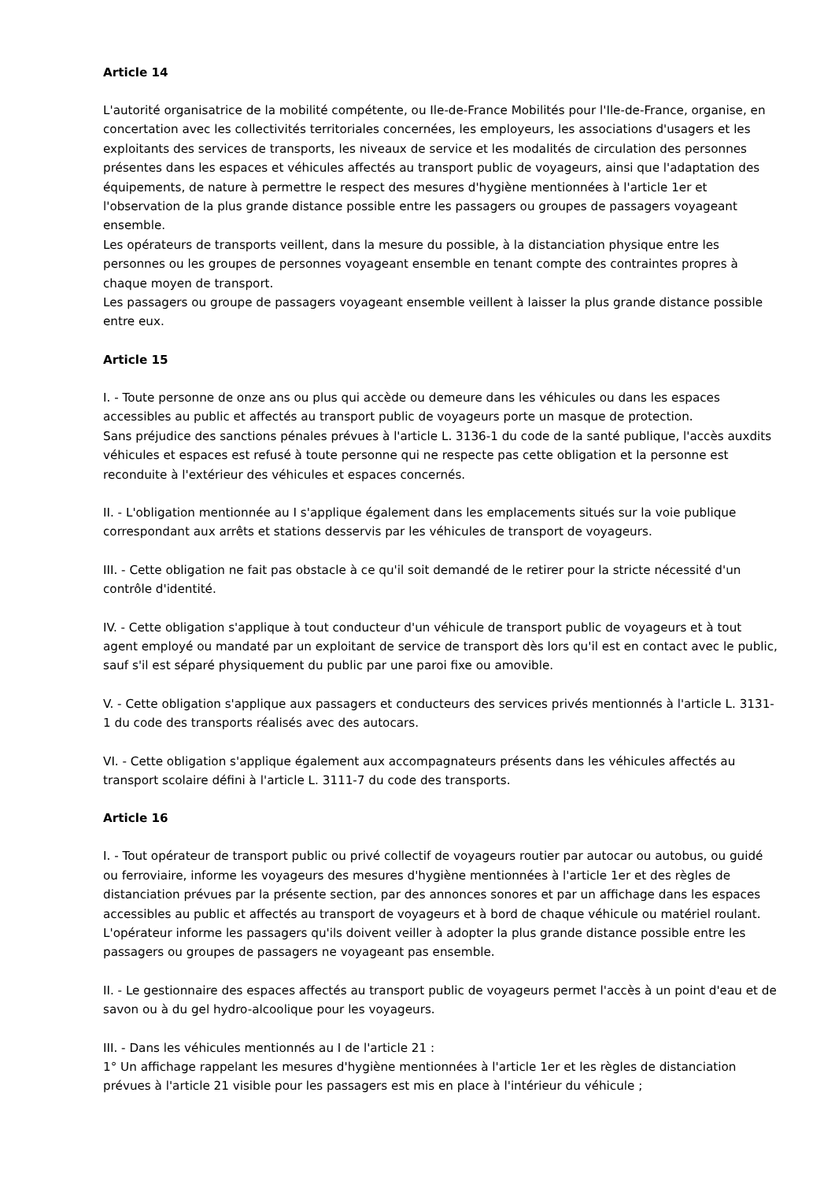Article 14
L'autorité organisatrice de la mobilité compétente, ou Ile-de-France Mobilités pour l'Ile-de-France, organise, en concertation avec les collectivités territoriales concernées, les employeurs, les associations d'usagers et les exploitants des services de transports, les niveaux de service et les modalités de circulation des personnes présentes dans les espaces et véhicules affectés au transport public de voyageurs, ainsi que l'adaptation des équipements, de nature à permettre le respect des mesures d'hygiène mentionnées à l'article 1er et l'observation de la plus grande distance possible entre les passagers ou groupes de passagers voyageant ensemble.
Les opérateurs de transports veillent, dans la mesure du possible, à la distanciation physique entre les personnes ou les groupes de personnes voyageant ensemble en tenant compte des contraintes propres à chaque moyen de transport.
Les passagers ou groupe de passagers voyageant ensemble veillent à laisser la plus grande distance possible entre eux.
Article 15
I. - Toute personne de onze ans ou plus qui accède ou demeure dans les véhicules ou dans les espaces accessibles au public et affectés au transport public de voyageurs porte un masque de protection.
Sans préjudice des sanctions pénales prévues à l'article L. 3136-1 du code de la santé publique, l'accès auxdits véhicules et espaces est refusé à toute personne qui ne respecte pas cette obligation et la personne est reconduite à l'extérieur des véhicules et espaces concernés.
II. - L'obligation mentionnée au I s'applique également dans les emplacements situés sur la voie publique correspondant aux arrêts et stations desservis par les véhicules de transport de voyageurs.
III. - Cette obligation ne fait pas obstacle à ce qu'il soit demandé de le retirer pour la stricte nécessité d'un contrôle d'identité.
IV. - Cette obligation s'applique à tout conducteur d'un véhicule de transport public de voyageurs et à tout agent employé ou mandaté par un exploitant de service de transport dès lors qu'il est en contact avec le public, sauf s'il est séparé physiquement du public par une paroi fixe ou amovible.
V. - Cette obligation s'applique aux passagers et conducteurs des services privés mentionnés à l'article L. 3131-1 du code des transports réalisés avec des autocars.
VI. - Cette obligation s'applique également aux accompagnateurs présents dans les véhicules affectés au transport scolaire défini à l'article L. 3111-7 du code des transports.
Article 16
I. - Tout opérateur de transport public ou privé collectif de voyageurs routier par autocar ou autobus, ou guidé ou ferroviaire, informe les voyageurs des mesures d'hygiène mentionnées à l'article 1er et des règles de distanciation prévues par la présente section, par des annonces sonores et par un affichage dans les espaces accessibles au public et affectés au transport de voyageurs et à bord de chaque véhicule ou matériel roulant.
L'opérateur informe les passagers qu'ils doivent veiller à adopter la plus grande distance possible entre les passagers ou groupes de passagers ne voyageant pas ensemble.
II. - Le gestionnaire des espaces affectés au transport public de voyageurs permet l'accès à un point d'eau et de savon ou à du gel hydro-alcoolique pour les voyageurs.
III. - Dans les véhicules mentionnés au I de l'article 21 :
1° Un affichage rappelant les mesures d'hygiène mentionnées à l'article 1er et les règles de distanciation prévues à l'article 21 visible pour les passagers est mis en place à l'intérieur du véhicule ;